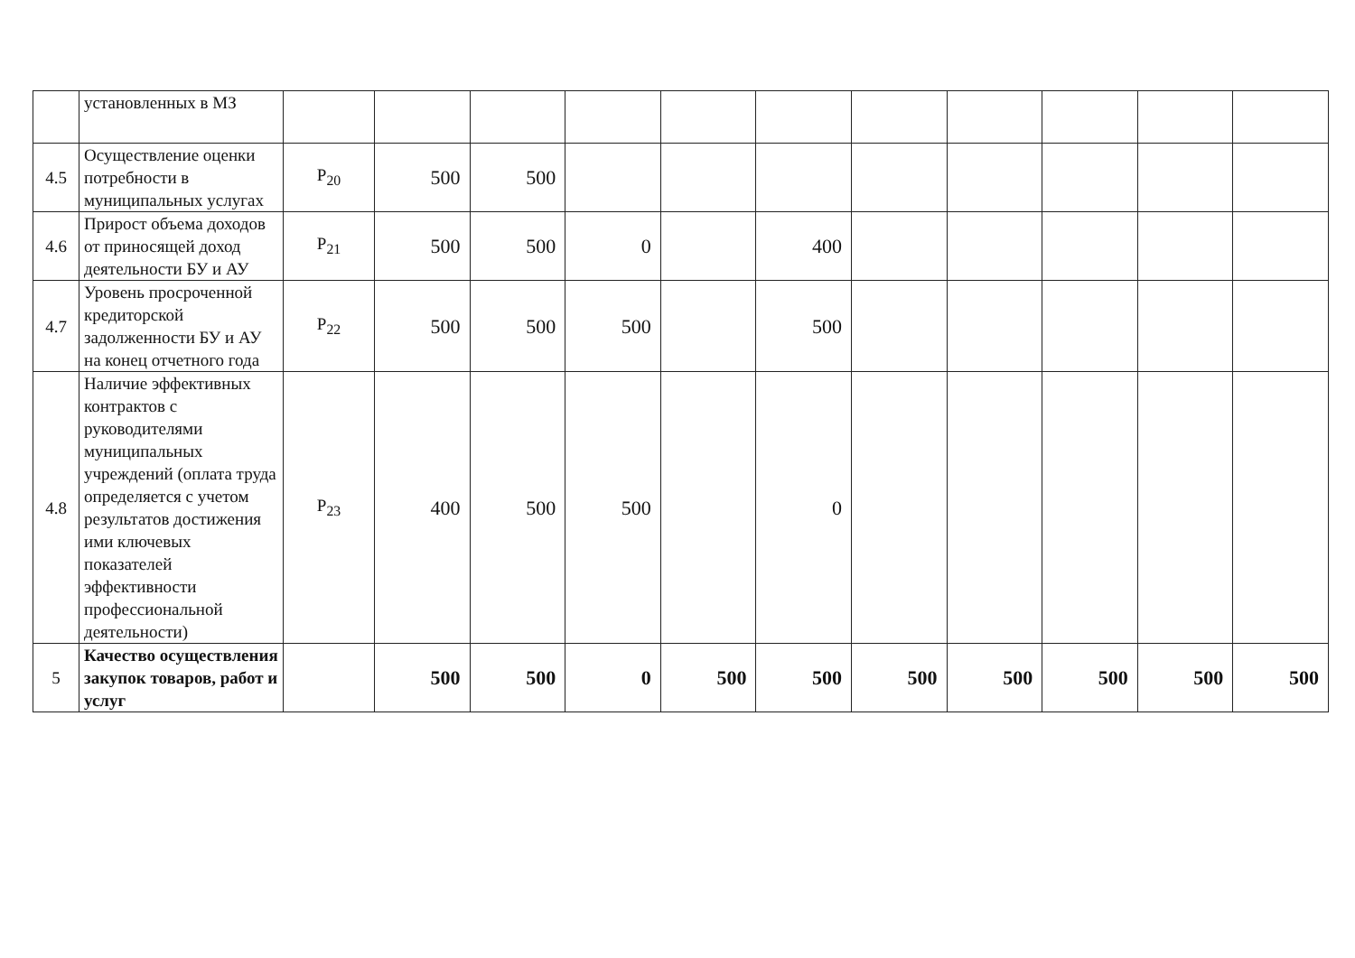| | установленных в МЗ | | | | | | | | | | | |
| 4.5 | Осуществление оценки потребности в муниципальных услугах | P<sub>20</sub> | 500 | 500 | | | | | | | | |
| 4.6 | Прирост объема доходов от приносящей доход деятельности БУ и АУ | P<sub>21</sub> | 500 | 500 | 0 | | 400 | | | | | |
| 4.7 | Уровень просроченной кредиторской задолженности БУ и АУ на конец отчетного года | P<sub>22</sub> | 500 | 500 | 500 | | 500 | | | | | |
| 4.8 | Наличие эффективных контрактов с руководителями муниципальных учреждений (оплата труда определяется с учетом результатов достижения ими ключевых показателей эффективности профессиональной деятельности) | P<sub>23</sub> | 400 | 500 | 500 | | 0 | | | | | |
| 5 | Качество осуществления закупок товаров, работ и услуг | | 500 | 500 | 0 | 500 | 500 | 500 | 500 | 500 | 500 | 500 |